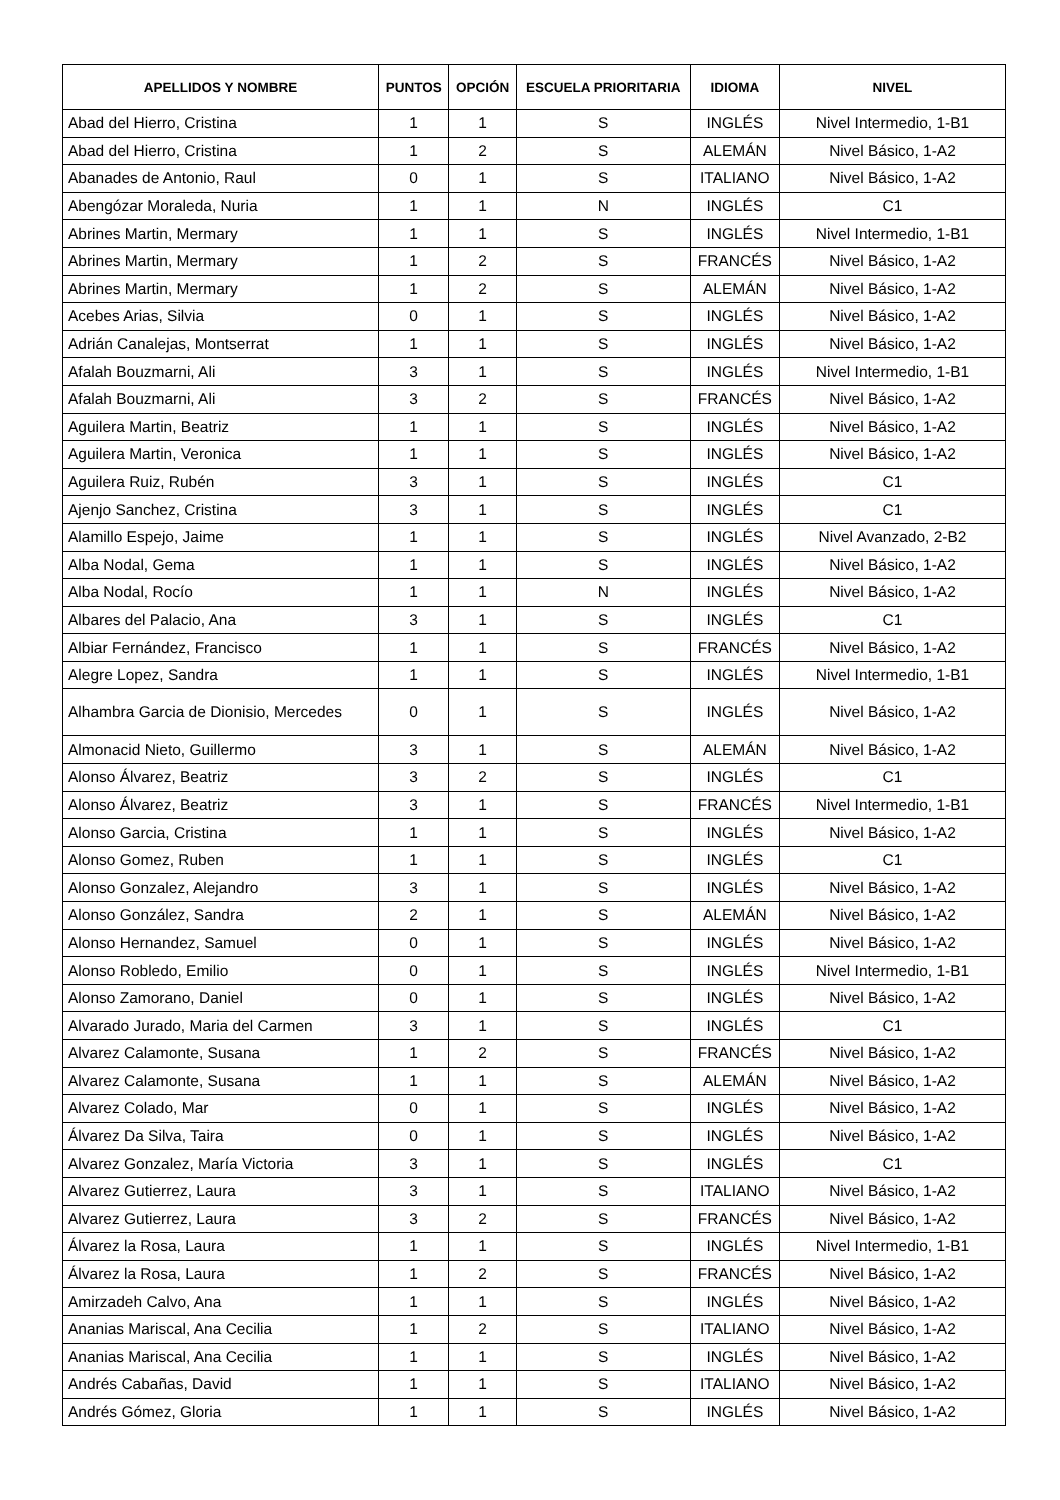| APELLIDOS Y NOMBRE | PUNTOS | OPCIÓN | ESCUELA PRIORITARIA | IDIOMA | NIVEL |
| --- | --- | --- | --- | --- | --- |
| Abad del Hierro, Cristina | 1 | 1 | S | INGLÉS | Nivel Intermedio, 1-B1 |
| Abad del Hierro, Cristina | 1 | 2 | S | ALEMÁN | Nivel Básico, 1-A2 |
| Abanades de Antonio, Raul | 0 | 1 | S | ITALIANO | Nivel Básico, 1-A2 |
| Abengózar Moraleda, Nuria | 1 | 1 | N | INGLÉS | C1 |
| Abrines Martin, Mermary | 1 | 1 | S | INGLÉS | Nivel Intermedio, 1-B1 |
| Abrines Martin, Mermary | 1 | 2 | S | FRANCÉS | Nivel Básico, 1-A2 |
| Abrines Martin, Mermary | 1 | 2 | S | ALEMÁN | Nivel Básico, 1-A2 |
| Acebes Arias, Silvia | 0 | 1 | S | INGLÉS | Nivel Básico, 1-A2 |
| Adrián Canalejas, Montserrat | 1 | 1 | S | INGLÉS | Nivel Básico, 1-A2 |
| Afalah Bouzmarni, Ali | 3 | 1 | S | INGLÉS | Nivel Intermedio, 1-B1 |
| Afalah Bouzmarni, Ali | 3 | 2 | S | FRANCÉS | Nivel Básico, 1-A2 |
| Aguilera Martin, Beatriz | 1 | 1 | S | INGLÉS | Nivel Básico, 1-A2 |
| Aguilera Martin, Veronica | 1 | 1 | S | INGLÉS | Nivel Básico, 1-A2 |
| Aguilera Ruiz, Rubén | 3 | 1 | S | INGLÉS | C1 |
| Ajenjo Sanchez, Cristina | 3 | 1 | S | INGLÉS | C1 |
| Alamillo Espejo, Jaime | 1 | 1 | S | INGLÉS | Nivel Avanzado, 2-B2 |
| Alba Nodal, Gema | 1 | 1 | S | INGLÉS | Nivel Básico, 1-A2 |
| Alba Nodal, Rocío | 1 | 1 | N | INGLÉS | Nivel Básico, 1-A2 |
| Albares del Palacio, Ana | 3 | 1 | S | INGLÉS | C1 |
| Albiar Fernández, Francisco | 1 | 1 | S | FRANCÉS | Nivel Básico, 1-A2 |
| Alegre Lopez, Sandra | 1 | 1 | S | INGLÉS | Nivel Intermedio, 1-B1 |
| Alhambra Garcia de Dionisio, Mercedes | 0 | 1 | S | INGLÉS | Nivel Básico, 1-A2 |
| Almonacid Nieto, Guillermo | 3 | 1 | S | ALEMÁN | Nivel Básico, 1-A2 |
| Alonso Álvarez, Beatriz | 3 | 2 | S | INGLÉS | C1 |
| Alonso Álvarez, Beatriz | 3 | 1 | S | FRANCÉS | Nivel Intermedio, 1-B1 |
| Alonso Garcia, Cristina | 1 | 1 | S | INGLÉS | Nivel Básico, 1-A2 |
| Alonso Gomez, Ruben | 1 | 1 | S | INGLÉS | C1 |
| Alonso Gonzalez, Alejandro | 3 | 1 | S | INGLÉS | Nivel Básico, 1-A2 |
| Alonso González, Sandra | 2 | 1 | S | ALEMÁN | Nivel Básico, 1-A2 |
| Alonso Hernandez, Samuel | 0 | 1 | S | INGLÉS | Nivel Básico, 1-A2 |
| Alonso Robledo, Emilio | 0 | 1 | S | INGLÉS | Nivel Intermedio, 1-B1 |
| Alonso Zamorano, Daniel | 0 | 1 | S | INGLÉS | Nivel Básico, 1-A2 |
| Alvarado Jurado, Maria del Carmen | 3 | 1 | S | INGLÉS | C1 |
| Alvarez Calamonte, Susana | 1 | 2 | S | FRANCÉS | Nivel Básico, 1-A2 |
| Alvarez Calamonte, Susana | 1 | 1 | S | ALEMÁN | Nivel Básico, 1-A2 |
| Alvarez Colado, Mar | 0 | 1 | S | INGLÉS | Nivel Básico, 1-A2 |
| Álvarez Da Silva, Taira | 0 | 1 | S | INGLÉS | Nivel Básico, 1-A2 |
| Alvarez Gonzalez, María Victoria | 3 | 1 | S | INGLÉS | C1 |
| Alvarez Gutierrez, Laura | 3 | 1 | S | ITALIANO | Nivel Básico, 1-A2 |
| Alvarez Gutierrez, Laura | 3 | 2 | S | FRANCÉS | Nivel Básico, 1-A2 |
| Álvarez la Rosa, Laura | 1 | 1 | S | INGLÉS | Nivel Intermedio, 1-B1 |
| Álvarez la Rosa, Laura | 1 | 2 | S | FRANCÉS | Nivel Básico, 1-A2 |
| Amirzadeh Calvo, Ana | 1 | 1 | S | INGLÉS | Nivel Básico, 1-A2 |
| Ananias Mariscal, Ana Cecilia | 1 | 2 | S | ITALIANO | Nivel Básico, 1-A2 |
| Ananias Mariscal, Ana Cecilia | 1 | 1 | S | INGLÉS | Nivel Básico, 1-A2 |
| Andrés Cabañas, David | 1 | 1 | S | ITALIANO | Nivel Básico, 1-A2 |
| Andrés Gómez, Gloria | 1 | 1 | S | INGLÉS | Nivel Básico, 1-A2 |